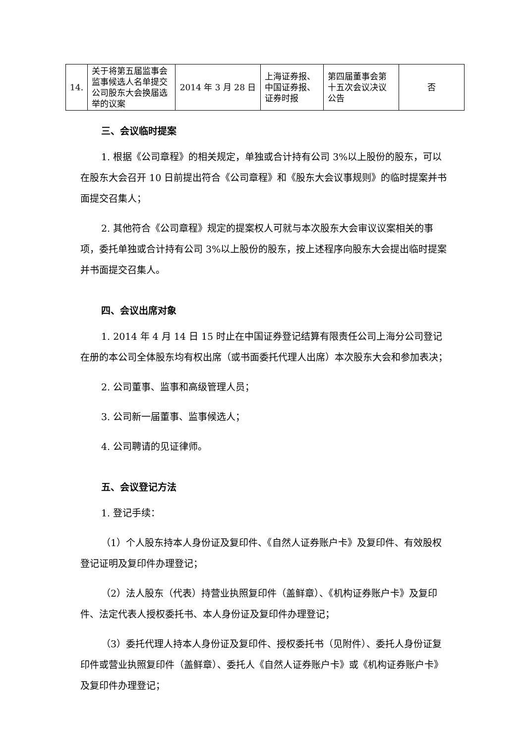| 14. | 关于将第五届监事会监事候选人名单提交公司股东大会换届选举的议案 | 2014 年 3 月 28 日 | 上海证券报、中国证券报、证券时报 | 第四届董事会第十五次会议决议公告 | 否 |
三、会议临时提案
1. 根据《公司章程》的相关规定，单独或合计持有公司 3%以上股份的股东，可以在股东大会召开 10 日前提出符合《公司章程》和《股东大会议事规则》的临时提案并书面提交召集人；
2. 其他符合《公司章程》规定的提案权人可就与本次股东大会审议议案相关的事项，委托单独或合计持有公司 3%以上股份的股东，按上述程序向股东大会提出临时提案并书面提交召集人。
四、会议出席对象
1. 2014 年 4 月 14 日 15 时止在中国证券登记结算有限责任公司上海分公司登记在册的本公司全体股东均有权出席（或书面委托代理人出席）本次股东大会和参加表决；
2. 公司董事、监事和高级管理人员；
3. 公司新一届董事、监事候选人；
4. 公司聘请的见证律师。
五、会议登记方法
1. 登记手续：
（1）个人股东持本人身份证及复印件、《自然人证券账户卡》及复印件、有效股权登记证明及复印件办理登记；
（2）法人股东（代表）持营业执照复印件（盖鲜章）、《机构证券账户卡》及复印件、法定代表人授权委托书、本人身份证及复印件办理登记；
（3）委托代理人持本人身份证及复印件、授权委托书（见附件）、委托人身份证复印件或营业执照复印件（盖鲜章）、委托人《自然人证券账户卡》或《机构证券账户卡》及复印件办理登记；